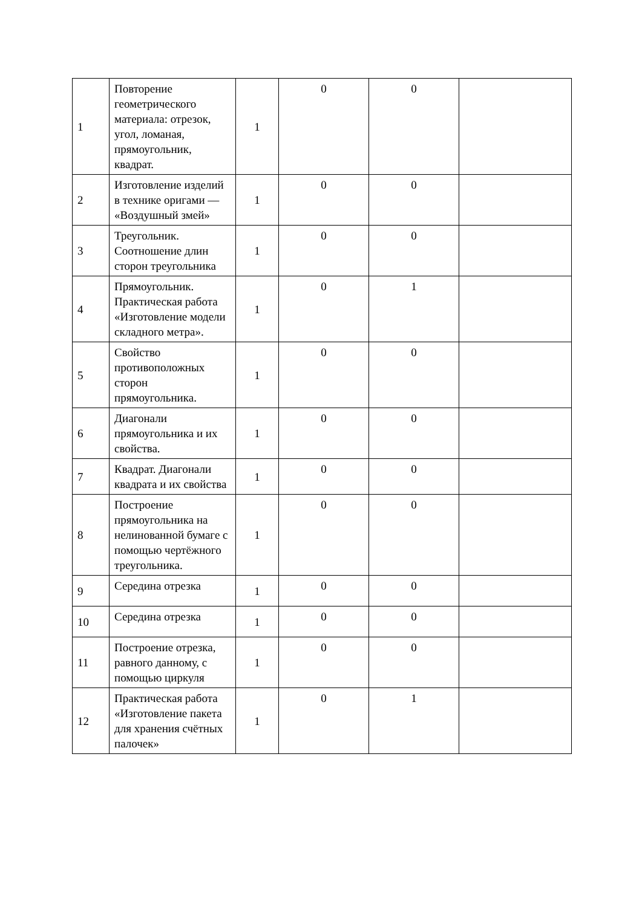| 1 | Повторение геометрического материала: отрезок, угол, ломаная, прямоугольник, квадрат. | 1 | 0 | 0 | |
| 2 | Изготовление изделий в технике оригами — «Воздушный змей» | 1 | 0 | 0 | |
| 3 | Треугольник. Соотношение длин сторон треугольника | 1 | 0 | 0 | |
| 4 | Прямоугольник. Практическая работа «Изготовление модели складного метра». | 1 | 0 | 1 | |
| 5 | Свойство противоположных сторон прямоугольника. | 1 | 0 | 0 | |
| 6 | Диагонали прямоугольника и их свойства. | 1 | 0 | 0 | |
| 7 | Квадрат. Диагонали квадрата и их свойства | 1 | 0 | 0 | |
| 8 | Построение прямоугольника на нелинованной бумаге с помощью чертёжного треугольника. | 1 | 0 | 0 | |
| 9 | Середина отрезка | 1 | 0 | 0 | |
| 10 | Середина отрезка | 1 | 0 | 0 | |
| 11 | Построение отрезка, равного данному, с помощью циркуля | 1 | 0 | 0 | |
| 12 | Практическая работа «Изготовление пакета для хранения счётных палочек» | 1 | 0 | 1 | |